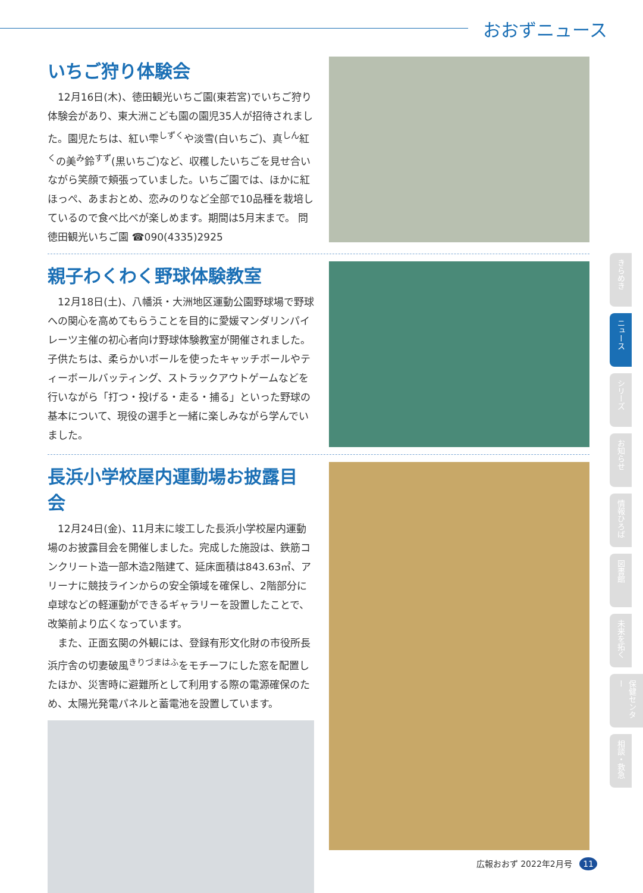おおずニュース
いちご狩り体験会
12月16日(木)、徳田観光いちご園(東若宮)でいちご狩り体験会があり、東大洲こども園の園児35人が招待されました。園児たちは、紅い雫<sup>しずく</sup>や淡雪(白いちご)、真<sup>しん</sup>紅<sup>く</sup>の美<sup>み</sup>鈴<sup>すず</sup>(黒いちご)など、収穫したいちごを見せ合いながら笑顔で頬張っていました。いちご園では、ほかに紅ほっぺ、あまおとめ、恋みのりなど全部で10品種を栽培しているので食べ比べが楽しめます。期間は5月末まで。 問徳田観光いちご園 ☎090(4335)2925
親子わくわく野球体験教室
12月18日(土)、八幡浜・大洲地区運動公園野球場で野球への関心を高めてもらうことを目的に愛媛マンダリンパイレーツ主催の初心者向け野球体験教室が開催されました。子供たちは、柔らかいボールを使ったキャッチボールやティーボールバッティング、ストラックアウトゲームなどを行いながら「打つ・投げる・走る・捕る」といった野球の基本について、現役の選手と一緒に楽しみながら学んでいました。
長浜小学校屋内運動場お披露目会
12月24日(金)、11月末に竣工した長浜小学校屋内運動場のお披露目会を開催しました。完成した施設は、鉄筋コンクリート造一部木造2階建て、延床面積は843.63㎡、アリーナに競技ラインからの安全領域を確保し、2階部分に卓球などの軽運動ができるギャラリーを設置したことで、改築前より広くなっています。
また、正面玄関の外観には、登録有形文化財の市役所長浜庁舎の切妻破風<sup>きりづまはふ</sup>をモチーフにした窓を配置したほか、災害時に避難所として利用する際の電源確保のため、太陽光発電パネルと蓄電池を設置しています。
きらめき
ニュース
シリーズ
お知らせ
情報ひろば
図書館
未来を拓く
保健センター
相談・救急
広報おおず 2022年2月号 11